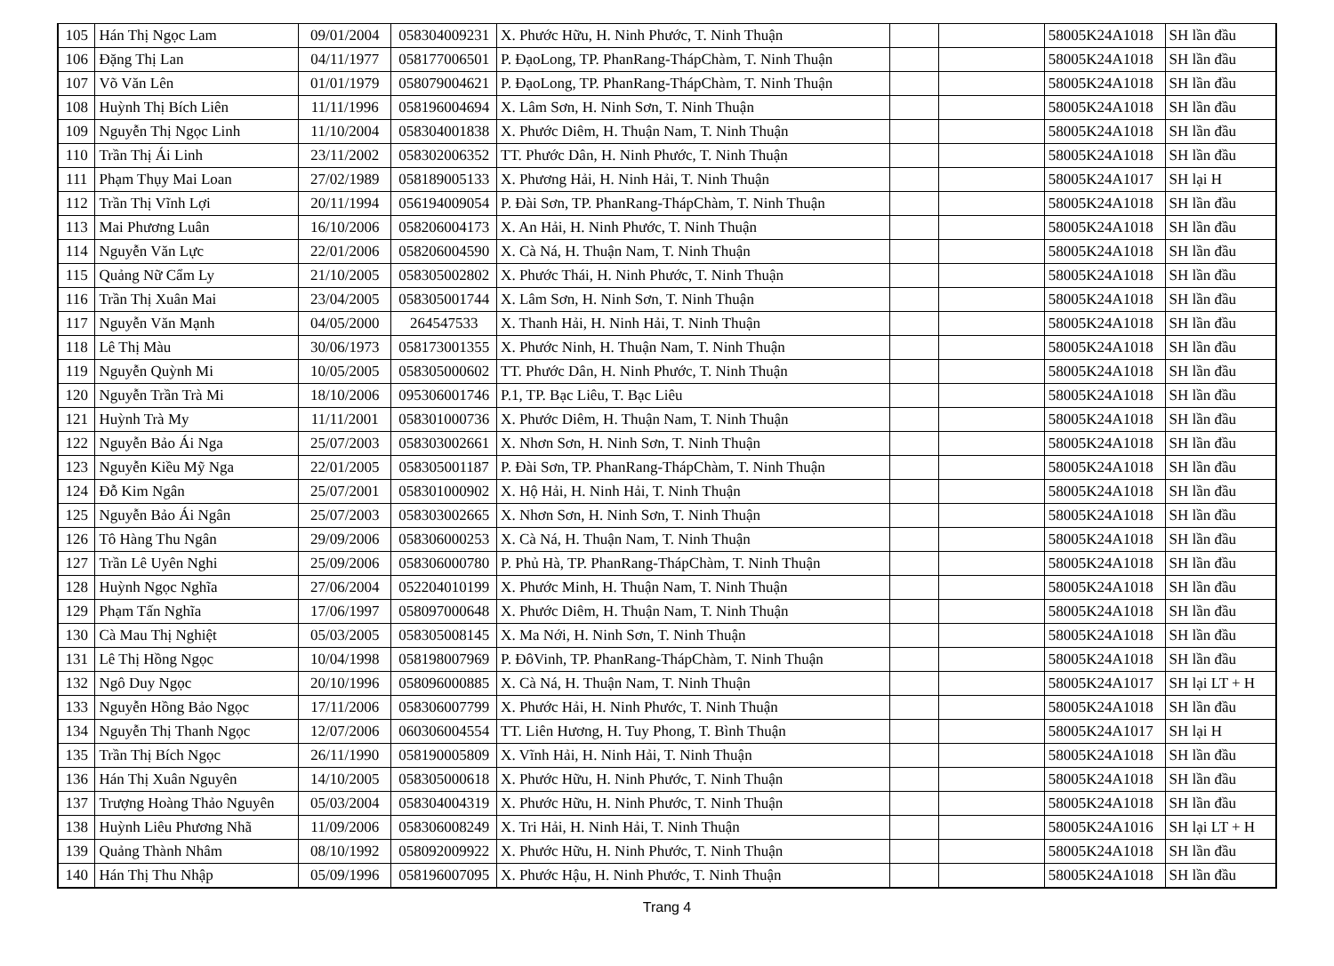| 105 | Hán Thị Ngọc Lam | 09/01/2004 | 058304009231 | X. Phước Hữu, H. Ninh Phước, T. Ninh Thuận | | | 58005K24A1018 | SH lần đầu |
| 106 | Đặng Thị Lan | 04/11/1977 | 058177006501 | P. ĐạoLong, TP. PhanRang-ThápChàm, T. Ninh Thuận | | | 58005K24A1018 | SH lần đầu |
| 107 | Võ Văn Lên | 01/01/1979 | 058079004621 | P. ĐạoLong, TP. PhanRang-ThápChàm, T. Ninh Thuận | | | 58005K24A1018 | SH lần đầu |
| 108 | Huỳnh Thị Bích Liên | 11/11/1996 | 058196004694 | X. Lâm Sơn, H. Ninh Sơn, T. Ninh Thuận | | | 58005K24A1018 | SH lần đầu |
| 109 | Nguyễn Thị Ngọc Linh | 11/10/2004 | 058304001838 | X. Phước Diêm, H. Thuận Nam, T. Ninh Thuận | | | 58005K24A1018 | SH lần đầu |
| 110 | Trần Thị Ái Linh | 23/11/2002 | 058302006352 | TT. Phước Dân, H. Ninh Phước, T. Ninh Thuận | | | 58005K24A1018 | SH lần đầu |
| 111 | Phạm Thụy Mai Loan | 27/02/1989 | 058189005133 | X. Phương Hải, H. Ninh Hải, T. Ninh Thuận | | | 58005K24A1017 | SH lại H |
| 112 | Trần Thị Vĩnh Lợi | 20/11/1994 | 056194009054 | P. Đài Sơn, TP. PhanRang-ThápChàm, T. Ninh Thuận | | | 58005K24A1018 | SH lần đầu |
| 113 | Mai Phương Luân | 16/10/2006 | 058206004173 | X. An Hải, H. Ninh Phước, T. Ninh Thuận | | | 58005K24A1018 | SH lần đầu |
| 114 | Nguyễn Văn Lực | 22/01/2006 | 058206004590 | X. Cà Ná, H. Thuận Nam, T. Ninh Thuận | | | 58005K24A1018 | SH lần đầu |
| 115 | Quảng Nữ Cẩm Ly | 21/10/2005 | 058305002802 | X. Phước Thái, H. Ninh Phước, T. Ninh Thuận | | | 58005K24A1018 | SH lần đầu |
| 116 | Trần Thị Xuân Mai | 23/04/2005 | 058305001744 | X. Lâm Sơn, H. Ninh Sơn, T. Ninh Thuận | | | 58005K24A1018 | SH lần đầu |
| 117 | Nguyễn Văn Mạnh | 04/05/2000 | 264547533 | X. Thanh Hải, H. Ninh Hải, T. Ninh Thuận | | | 58005K24A1018 | SH lần đầu |
| 118 | Lê Thị Màu | 30/06/1973 | 058173001355 | X. Phước Ninh, H. Thuận Nam, T. Ninh Thuận | | | 58005K24A1018 | SH lần đầu |
| 119 | Nguyễn Quỳnh Mi | 10/05/2005 | 058305000602 | TT. Phước Dân, H. Ninh Phước, T. Ninh Thuận | | | 58005K24A1018 | SH lần đầu |
| 120 | Nguyễn Trần Trà Mi | 18/10/2006 | 095306001746 | P.1, TP. Bạc Liêu, T. Bạc Liêu | | | 58005K24A1018 | SH lần đầu |
| 121 | Huỳnh Trà My | 11/11/2001 | 058301000736 | X. Phước Diêm, H. Thuận Nam, T. Ninh Thuận | | | 58005K24A1018 | SH lần đầu |
| 122 | Nguyễn Bảo Ái Nga | 25/07/2003 | 058303002661 | X. Nhơn Sơn, H. Ninh Sơn, T. Ninh Thuận | | | 58005K24A1018 | SH lần đầu |
| 123 | Nguyễn Kiều Mỹ Nga | 22/01/2005 | 058305001187 | P. Đài Sơn, TP. PhanRang-ThápChàm, T. Ninh Thuận | | | 58005K24A1018 | SH lần đầu |
| 124 | Đỗ Kim Ngân | 25/07/2001 | 058301000902 | X. Hộ Hải, H. Ninh Hải, T. Ninh Thuận | | | 58005K24A1018 | SH lần đầu |
| 125 | Nguyễn Bảo Ái Ngân | 25/07/2003 | 058303002665 | X. Nhơn Sơn, H. Ninh Sơn, T. Ninh Thuận | | | 58005K24A1018 | SH lần đầu |
| 126 | Tô Hàng Thu Ngân | 29/09/2006 | 058306000253 | X. Cà Ná, H. Thuận Nam, T. Ninh Thuận | | | 58005K24A1018 | SH lần đầu |
| 127 | Trần Lê Uyên Nghi | 25/09/2006 | 058306000780 | P. Phủ Hà, TP. PhanRang-ThápChàm, T. Ninh Thuận | | | 58005K24A1018 | SH lần đầu |
| 128 | Huỳnh Ngọc Nghĩa | 27/06/2004 | 052204010199 | X. Phước Minh, H. Thuận Nam, T. Ninh Thuận | | | 58005K24A1018 | SH lần đầu |
| 129 | Phạm Tấn Nghĩa | 17/06/1997 | 058097000648 | X. Phước Diêm, H. Thuận Nam, T. Ninh Thuận | | | 58005K24A1018 | SH lần đầu |
| 130 | Cà Mau Thị Nghiệt | 05/03/2005 | 058305008145 | X. Ma Nới, H. Ninh Sơn, T. Ninh Thuận | | | 58005K24A1018 | SH lần đầu |
| 131 | Lê Thị Hồng Ngọc | 10/04/1998 | 058198007969 | P. ĐôVinh, TP. PhanRang-ThápChàm, T. Ninh Thuận | | | 58005K24A1018 | SH lần đầu |
| 132 | Ngô Duy Ngọc | 20/10/1996 | 058096000885 | X. Cà Ná, H. Thuận Nam, T. Ninh Thuận | | | 58005K24A1017 | SH lại LT + H |
| 133 | Nguyễn Hồng Bảo Ngọc | 17/11/2006 | 058306007799 | X. Phước Hải, H. Ninh Phước, T. Ninh Thuận | | | 58005K24A1018 | SH lần đầu |
| 134 | Nguyễn Thị Thanh Ngọc | 12/07/2006 | 060306004554 | TT. Liên Hương, H. Tuy Phong, T. Bình Thuận | | | 58005K24A1017 | SH lại H |
| 135 | Trần Thị Bích Ngọc | 26/11/1990 | 058190005809 | X. Vĩnh Hải, H. Ninh Hải, T. Ninh Thuận | | | 58005K24A1018 | SH lần đầu |
| 136 | Hán Thị Xuân Nguyên | 14/10/2005 | 058305000618 | X. Phước Hữu, H. Ninh Phước, T. Ninh Thuận | | | 58005K24A1018 | SH lần đầu |
| 137 | Trượng Hoàng Thảo Nguyên | 05/03/2004 | 058304004319 | X. Phước Hữu, H. Ninh Phước, T. Ninh Thuận | | | 58005K24A1018 | SH lần đầu |
| 138 | Huỳnh Liêu Phương Nhã | 11/09/2006 | 058306008249 | X. Tri Hải, H. Ninh Hải, T. Ninh Thuận | | | 58005K24A1016 | SH lại LT + H |
| 139 | Quảng Thành Nhâm | 08/10/1992 | 058092009922 | X. Phước Hữu, H. Ninh Phước, T. Ninh Thuận | | | 58005K24A1018 | SH lần đầu |
| 140 | Hán Thị Thu Nhập | 05/09/1996 | 058196007095 | X. Phước Hậu, H. Ninh Phước, T. Ninh Thuận | | | 58005K24A1018 | SH lần đầu |
Trang 4